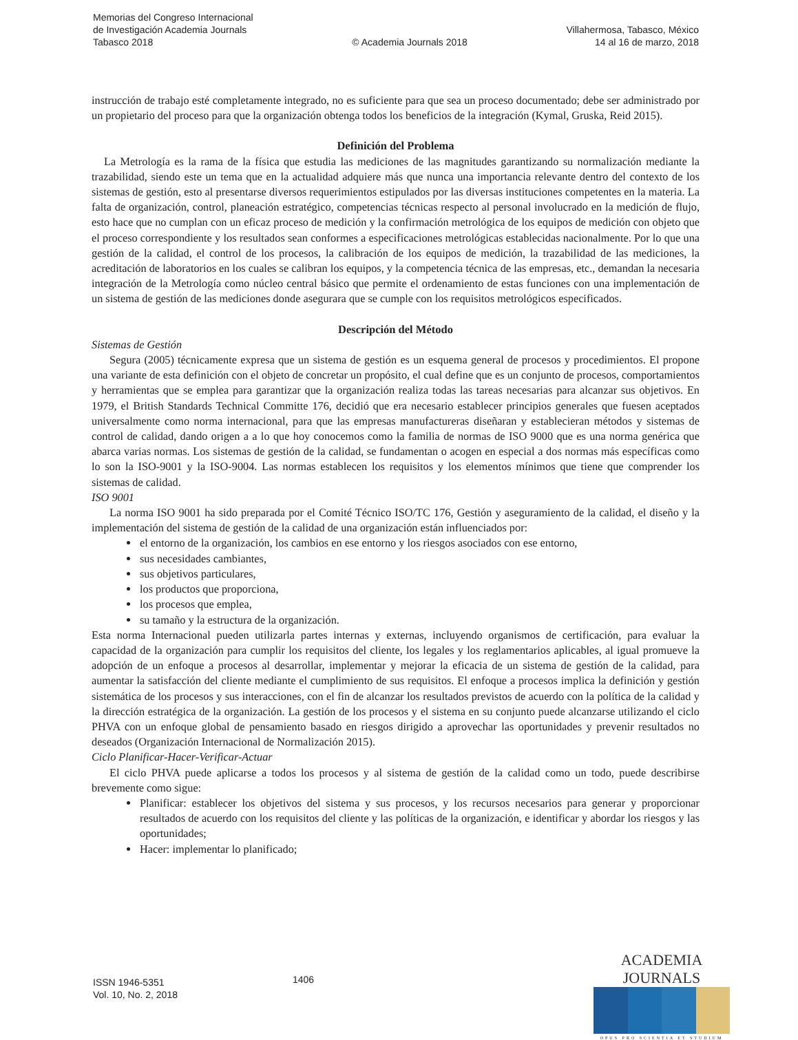Memorias del Congreso Internacional
de Investigación Academia Journals
Tabasco 2018
© Academia Journals 2018
Villahermosa, Tabasco, México
14 al 16 de marzo, 2018
instrucción de trabajo esté completamente integrado, no es suficiente para que sea un proceso documentado; debe ser administrado por un propietario del proceso para que la organización obtenga todos los beneficios de la integración (Kymal, Gruska, Reid 2015).
Definición del Problema
La Metrología es la rama de la física que estudia las mediciones de las magnitudes garantizando su normalización mediante la trazabilidad, siendo este un tema que en la actualidad adquiere más que nunca una importancia relevante dentro del contexto de los sistemas de gestión, esto al presentarse diversos requerimientos estipulados por las diversas instituciones competentes en la materia. La falta de organización, control, planeación estratégico, competencias técnicas respecto al personal involucrado en la medición de flujo, esto hace que no cumplan con un eficaz proceso de medición y la confirmación metrológica de los equipos de medición con objeto que el proceso correspondiente y los resultados sean conformes a especificaciones metrológicas establecidas nacionalmente. Por lo que una gestión de la calidad, el control de los procesos, la calibración de los equipos de medición, la trazabilidad de las mediciones, la acreditación de laboratorios en los cuales se calibran los equipos, y la competencia técnica de las empresas, etc., demandan la necesaria integración de la Metrología como núcleo central básico que permite el ordenamiento de estas funciones con una implementación de un sistema de gestión de las mediciones donde asegurara que se cumple con los requisitos metrológicos especificados.
Descripción del Método
Sistemas de Gestión
Segura (2005) técnicamente expresa que un sistema de gestión es un esquema general de procesos y procedimientos. El propone una variante de esta definición con el objeto de concretar un propósito, el cual define que es un conjunto de procesos, comportamientos y herramientas que se emplea para garantizar que la organización realiza todas las tareas necesarias para alcanzar sus objetivos. En 1979, el British Standards Technical Committe 176, decidió que era necesario establecer principios generales que fuesen aceptados universalmente como norma internacional, para que las empresas manufactureras diseñaran y establecieran métodos y sistemas de control de calidad, dando origen a a lo que hoy conocemos como la familia de normas de ISO 9000 que es una norma genérica que abarca varias normas. Los sistemas de gestión de la calidad, se fundamentan o acogen en especial a dos normas más específicas como lo son la ISO-9001 y la ISO-9004. Las normas establecen los requisitos y los elementos mínimos que tiene que comprender los sistemas de calidad.
ISO 9001
La norma ISO 9001 ha sido preparada por el Comité Técnico ISO/TC 176, Gestión y aseguramiento de la calidad, el diseño y la implementación del sistema de gestión de la calidad de una organización están influenciados por:
el entorno de la organización, los cambios en ese entorno y los riesgos asociados con ese entorno,
sus necesidades cambiantes,
sus objetivos particulares,
los productos que proporciona,
los procesos que emplea,
su tamaño y la estructura de la organización.
Esta norma Internacional pueden utilizarla partes internas y externas, incluyendo organismos de certificación, para evaluar la capacidad de la organización para cumplir los requisitos del cliente, los legales y los reglamentarios aplicables, al igual promueve la adopción de un enfoque a procesos al desarrollar, implementar y mejorar la eficacia de un sistema de gestión de la calidad, para aumentar la satisfacción del cliente mediante el cumplimiento de sus requisitos. El enfoque a procesos implica la definición y gestión sistemática de los procesos y sus interacciones, con el fin de alcanzar los resultados previstos de acuerdo con la política de la calidad y la dirección estratégica de la organización. La gestión de los procesos y el sistema en su conjunto puede alcanzarse utilizando el ciclo PHVA con un enfoque global de pensamiento basado en riesgos dirigido a aprovechar las oportunidades y prevenir resultados no deseados (Organización Internacional de Normalización 2015).
Ciclo Planificar-Hacer-Verificar-Actuar
El ciclo PHVA puede aplicarse a todos los procesos y al sistema de gestión de la calidad como un todo, puede describirse brevemente como sigue:
Planificar: establecer los objetivos del sistema y sus procesos, y los recursos necesarios para generar y proporcionar resultados de acuerdo con los requisitos del cliente y las políticas de la organización, e identificar y abordar los riesgos y las oportunidades;
Hacer: implementar lo planificado;
ISSN 1946-5351
Vol. 10, No. 2, 2018
1406
ACADEMIA JOURNALS
OPUS PRO SCIENTIA ET STUDIUM